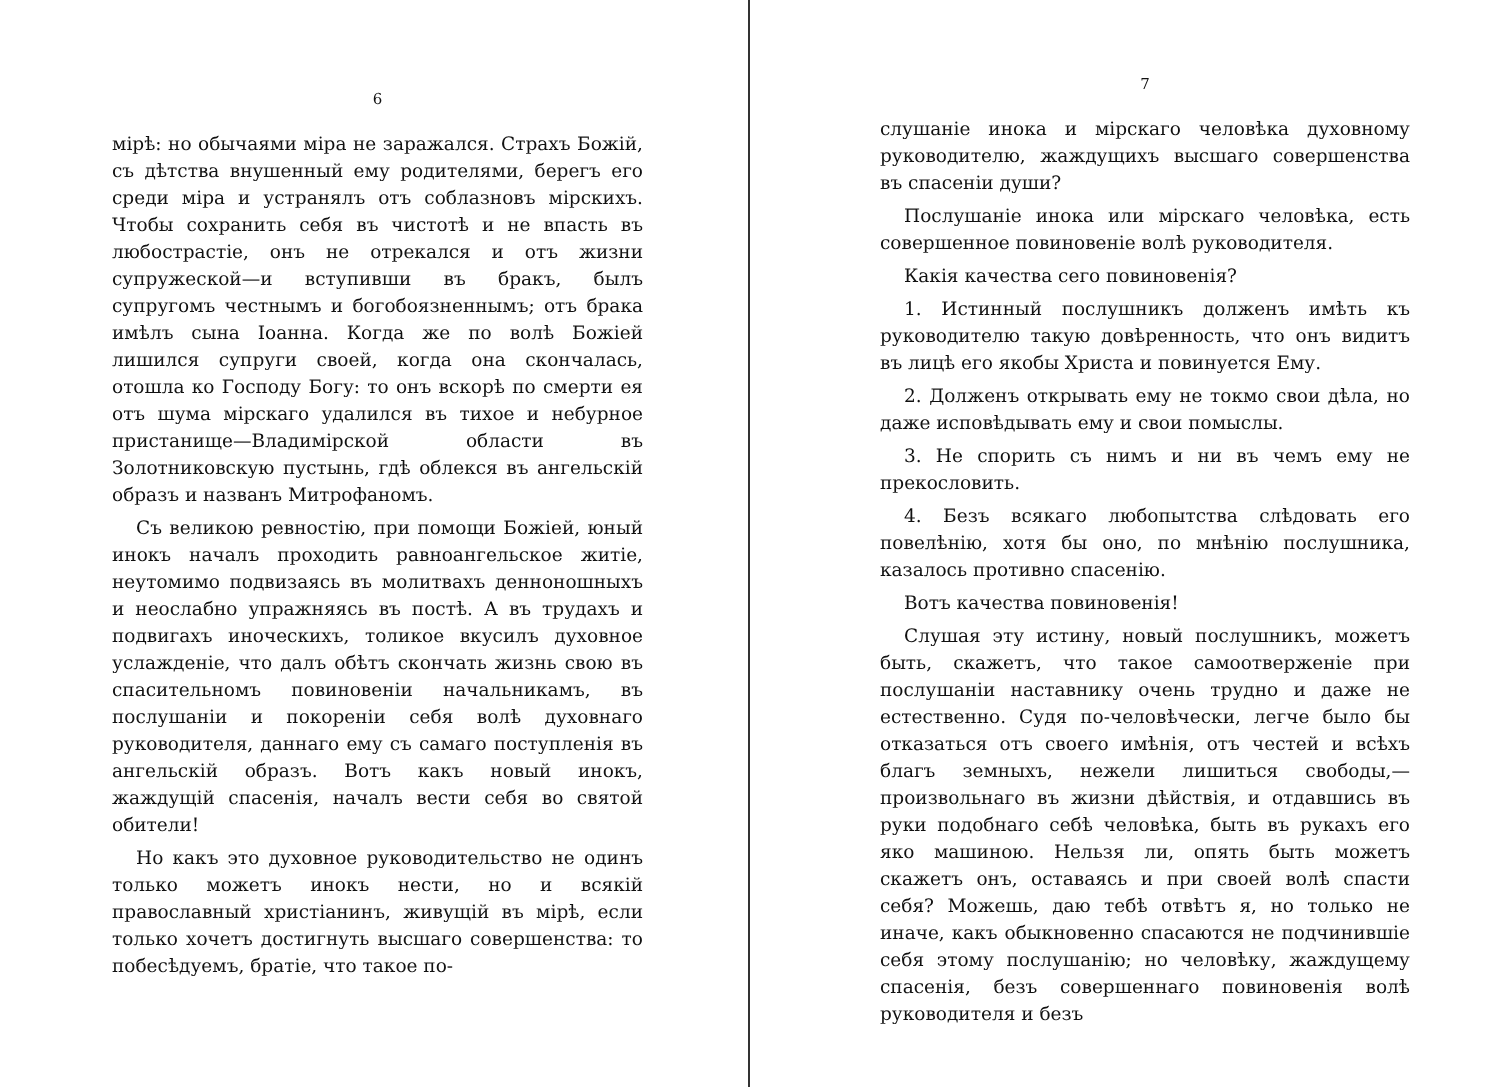6
мірѣ: но обычаями міра не заражался. Страхъ Божій, съ дѣтства внушенный ему родителями, берегъ его среди міра и устранялъ отъ соблазновъ мірскихъ. Чтобы сохранить себя въ чистотѣ и не впасть въ любострастіе, онъ не отрекался и отъ жизни супружеской—и вступивши въ бракъ, былъ супругомъ честнымъ и богобоязненнымъ; отъ брака имѣлъ сына Іоанна. Когда же по волѣ Божіей лишился супруги своей, когда она скончалась, отошла ко Господу Богу: то онъ вскорѣ по смерти ея отъ шума мірскаго удалился въ тихое и небурное пристанище—Владимірской области въ Золотниковскую пустынь, гдѣ облекся въ ангельскій образъ и названъ Митрофаномъ.
Съ великою ревностію, при помощи Божіей, юный инокъ началъ проходить равноангельское житіе, неутомимо подвизаясь въ молитвахъ денноношныхъ и неослабно упражняясь въ постѣ. А въ трудахъ и подвигахъ иноческихъ, толикое вкусилъ духовное услажденіе, что далъ обѣтъ скончать жизнь свою въ спасительномъ повиновеніи начальникамъ, въ послушаніи и покореніи себя волѣ духовнаго руководителя, даннаго ему съ самаго поступленія въ ангельскій образъ. Вотъ какъ новый инокъ, жаждущій спасенія, началъ вести себя во святой обители!
Но какъ это духовное руководительство не одинъ только можетъ инокъ нести, но и всякій православный христіанинъ, живущій въ мірѣ, если только хочетъ достигнуть высшаго совершенства: то побесѣдуемъ, братіе, что такое по-
7
слушаніе инока и мірскаго человѣка духовному руководителю, жаждущихъ высшаго совершенства въ спасеніи души?
Послушаніе инока или мірскаго человѣка, есть совершенное повиновеніе волѣ руководителя.
Какія качества сего повиновенія?
1. Истинный послушникъ долженъ имѣть къ руководителю такую довѣренность, что онъ видитъ въ лицѣ его якобы Христа и повинуется Ему.
2. Долженъ открывать ему не токмо свои дѣла, но даже исповѣдывать ему и свои помыслы.
3. Не спорить съ нимъ и ни въ чемъ ему не прекословить.
4. Безъ всякаго любопытства слѣдовать его повелѣнію, хотя бы оно, по мнѣнію послушника, казалось противно спасенію.
Вотъ качества повиновенія!
Слушая эту истину, новый послушникъ, можетъ быть, скажетъ, что такое самоотверженіе при послушаніи наставнику очень трудно и даже не естественно. Судя по-человѣчески, легче было бы отказаться отъ своего имѣнія, отъ честей и всѣхъ благъ земныхъ, нежели лишиться свободы,—произвольнаго въ жизни дѣйствія, и отдавшись въ руки подобнаго себѣ человѣка, быть въ рукахъ его яко машиною. Нельзя ли, опять быть можетъ скажетъ онъ, оставаясь и при своей волѣ спасти себя? Можешь, даю тебѣ отвѣтъ я, но только не иначе, какъ обыкновенно спасаются не подчинившіе себя этому послушанію; но человѣку, жаждущему спасенія, безъ совершеннаго повиновенія волѣ руководителя и безъ